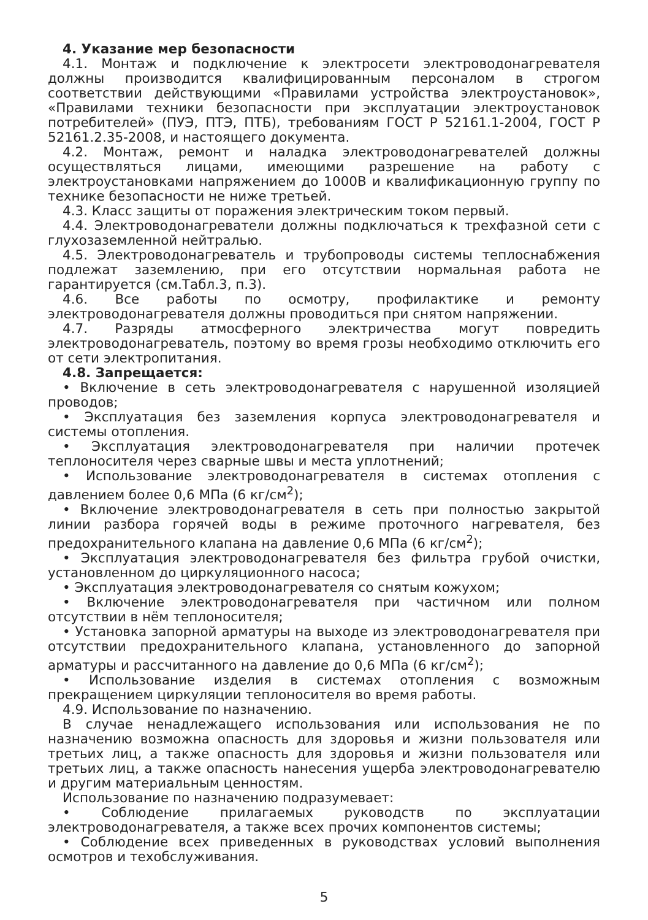4. Указание мер безопасности
4.1. Монтаж и подключение к электросети электроводонагревателя должны производится квалифицированным персоналом в строгом соответствии действующими «Правилами устройства электроустановок», «Правилами техники безопасности при эксплуатации электроустановок потребителей» (ПУЭ, ПТЭ, ПТБ), требованиям ГОСТ Р 52161.1-2004, ГОСТ Р 52161.2.35-2008, и настоящего документа.
4.2. Монтаж, ремонт и наладка электроводонагревателей должны осуществляться лицами, имеющими разрешение на работу с электроустановками напряжением до 1000В и квалификационную группу по технике безопасности не ниже третьей.
4.3. Класс защиты от поражения электрическим током первый.
4.4. Электроводонагреватели должны подключаться к трехфазной сети с глухозаземленной нейтралью.
4.5. Электроводонагреватель и трубопроводы системы теплоснабжения подлежат заземлению, при его отсутствии нормальная работа не гарантируется (см.Табл.3, п.3).
4.6. Все работы по осмотру, профилактике и ремонту электроводонагревателя должны проводиться при снятом напряжении.
4.7. Разряды атмосферного электричества могут повредить электроводонагреватель, поэтому во время грозы необходимо отключить его от сети электропитания.
4.8. Запрещается:
• Включение в сеть электроводонагревателя с нарушенной изоляцией проводов;
• Эксплуатация без заземления корпуса электроводонагревателя и системы отопления.
• Эксплуатация электроводонагревателя при наличии протечек теплоносителя через сварные швы и места уплотнений;
• Использование электроводонагревателя в системах отопления с давлением более 0,6 МПа (6 кг/см<sup>2</sup>);
• Включение электроводонагревателя в сеть при полностью закрытой линии разбора горячей воды в режиме проточного нагревателя, без предохранительного клапана на давление 0,6 МПа (6 кг/см<sup>2</sup>);
• Эксплуатация электроводонагревателя без фильтра грубой очистки, установленном до циркуляционного насоса;
• Эксплуатация электроводонагревателя со снятым кожухом;
• Включение электроводонагревателя при частичном или полном отсутствии в нём теплоносителя;
• Установка запорной арматуры на выходе из электроводонагревателя при отсутствии предохранительного клапана, установленного до запорной арматуры и рассчитанного на давление до 0,6 МПа (6 кг/см<sup>2</sup>);
• Использование изделия в системах отопления с возможным прекращением циркуляции теплоносителя во время работы.
4.9. Использование по назначению.
В случае ненадлежащего использования или использования не по назначению возможна опасность для здоровья и жизни пользователя или третьих лиц, а также опасность для здоровья и жизни пользователя или третьих лиц, а также опасность нанесения ущерба электроводонагревателю и другим материальным ценностям.
Использование по назначению подразумевает:
• Соблюдение прилагаемых руководств по эксплуатации электроводонагревателя, а также всех прочих компонентов системы;
• Соблюдение всех приведенных в руководствах условий выполнения осмотров и техобслуживания.
5